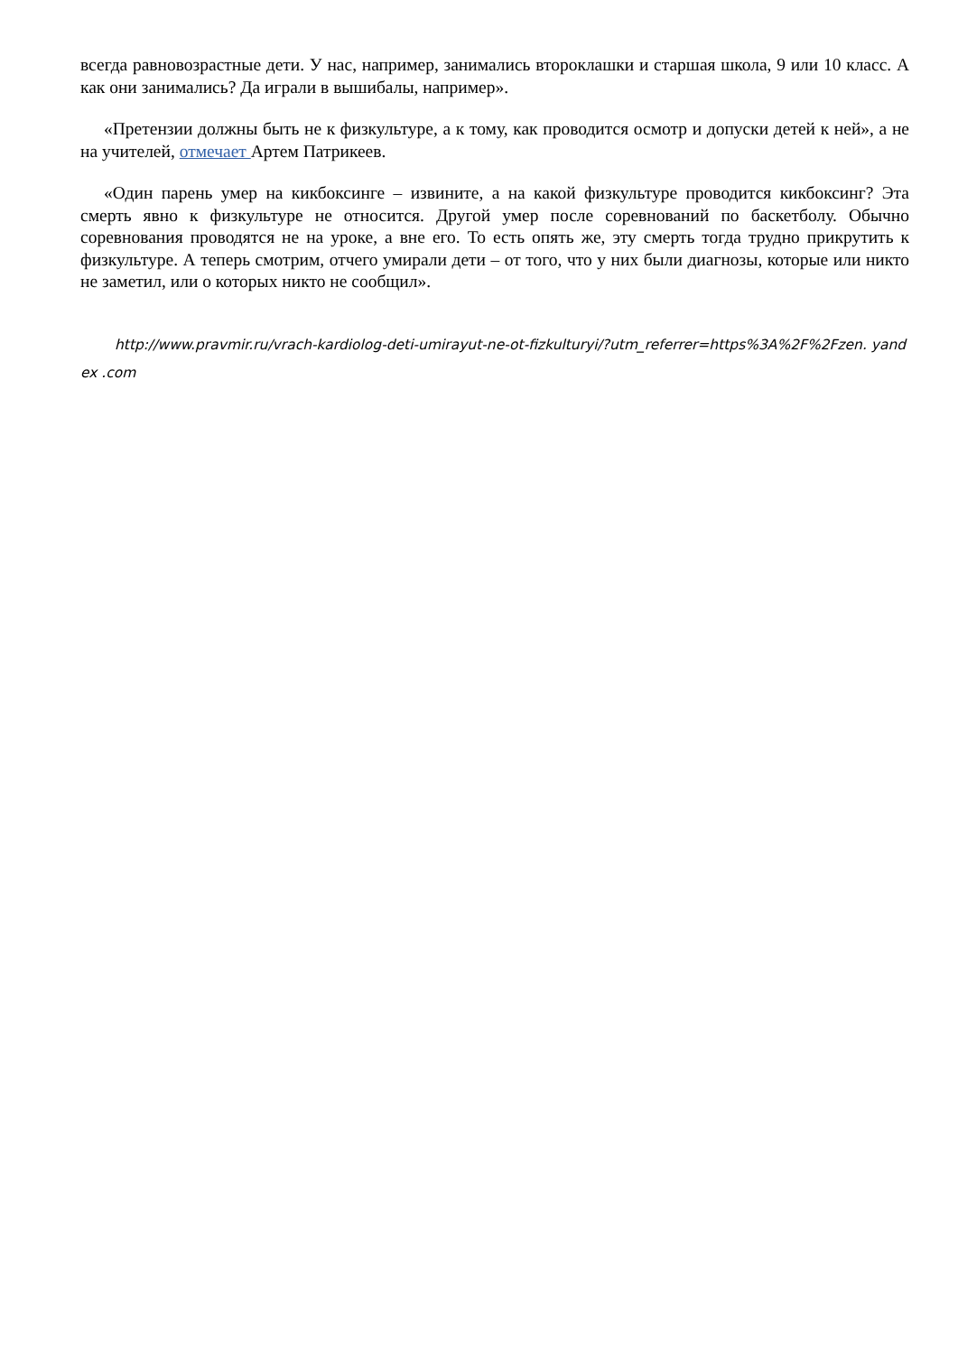всегда равновозрастные дети. У нас, например, занимались второклашки и старшая школа, 9 или 10 класс. А как они занимались? Да играли в вышибалы, например».
«Претензии должны быть не к физкультуре, а к тому, как проводится осмотр и допуски детей к ней», а не на учителей, отмечает Артем Патрикеев.
«Один парень умер на кикбоксинге – извините, а на какой физкультуре проводится кикбоксинг? Эта смерть явно к физкультуре не относится. Другой умер после соревнований по баскетболу. Обычно соревнования проводятся не на уроке, а вне его. То есть опять же, эту смерть тогда трудно прикрутить к физкультуре. А теперь смотрим, отчего умирали дети – от того, что у них были диагнозы, которые или никто не заметил, или о которых никто не сообщил».
http://www.pravmir.ru/vrach-kardiolog-deti-umirayut-ne-ot-fizkulturyi/?utm_referrer=https%3A%2F%2Fzen. yandex .com